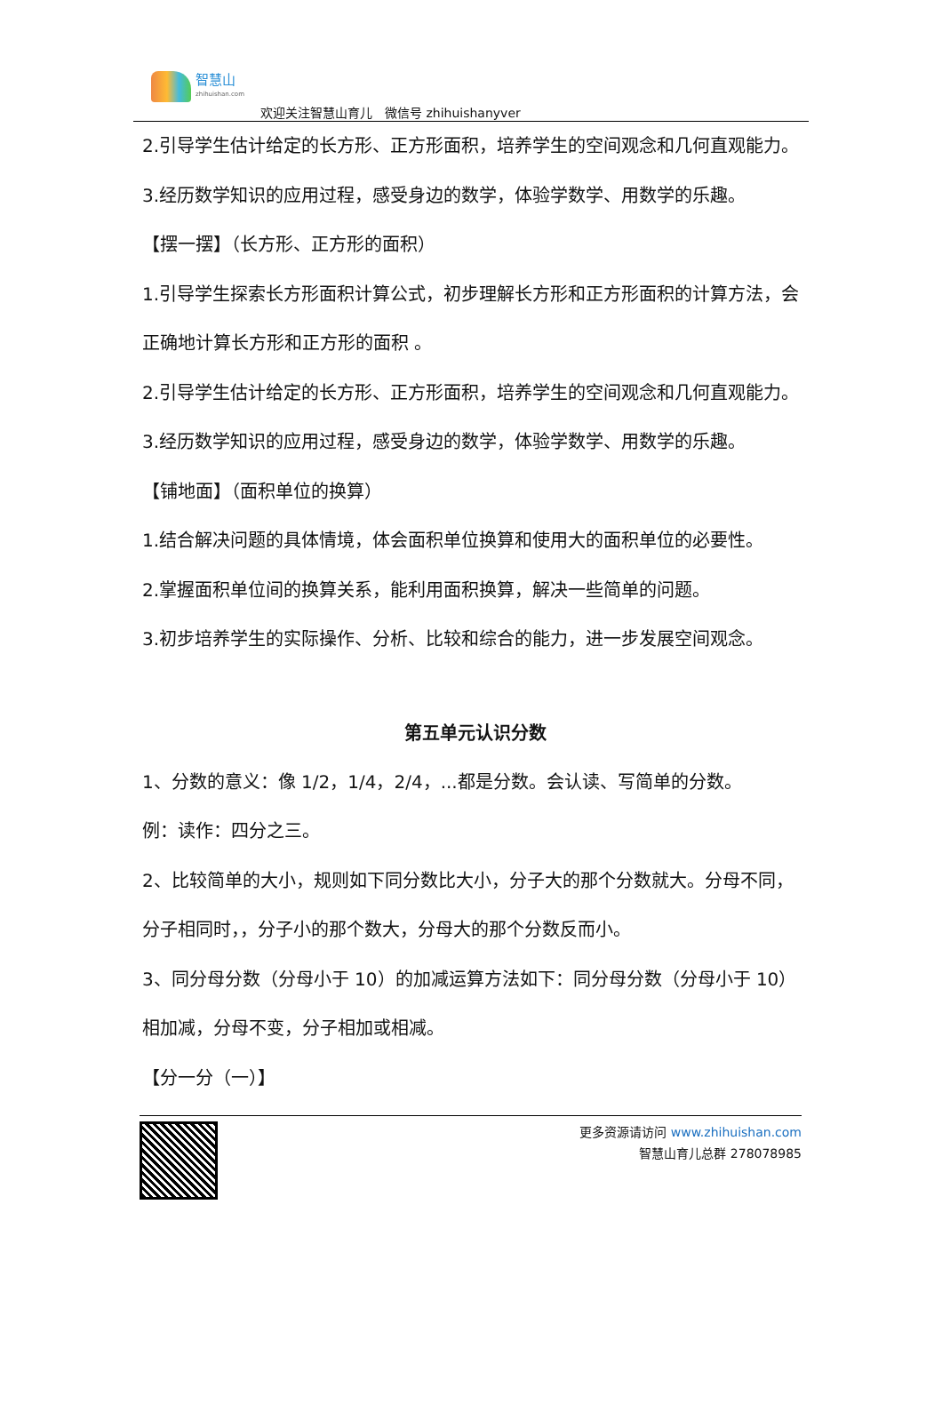智慧山 zhihuishan.com
欢迎关注智慧山育儿　微信号 zhihuishanyver
2.引导学生估计给定的长方形、正方形面积，培养学生的空间观念和几何直观能力。
3.经历数学知识的应用过程，感受身边的数学，体验学数学、用数学的乐趣。
【摆一摆】（长方形、正方形的面积）
1.引导学生探索长方形面积计算公式，初步理解长方形和正方形面积的计算方法，会正确地计算长方形和正方形的面积 。
2.引导学生估计给定的长方形、正方形面积，培养学生的空间观念和几何直观能力。
3.经历数学知识的应用过程，感受身边的数学，体验学数学、用数学的乐趣。
【铺地面】（面积单位的换算）
1.结合解决问题的具体情境，体会面积单位换算和使用大的面积单位的必要性。
2.掌握面积单位间的换算关系，能利用面积换算，解决一些简单的问题。
3.初步培养学生的实际操作、分析、比较和综合的能力，进一步发展空间观念。
第五单元认识分数
1、分数的意义：像 1/2，1/4，2/4，...都是分数。会认读、写简单的分数。
例：读作：四分之三。
2、比较简单的大小，规则如下同分数比大小，分子大的那个分数就大。分母不同，分子相同时，，分子小的那个数大，分母大的那个分数反而小。
3、同分母分数（分母小于 10）的加减运算方法如下：同分母分数（分母小于 10）相加减，分母不变，分子相加或相减。
【分一分（一）】
更多资源请访问 www.zhihuishan.com
智慧山育儿总群 278078985